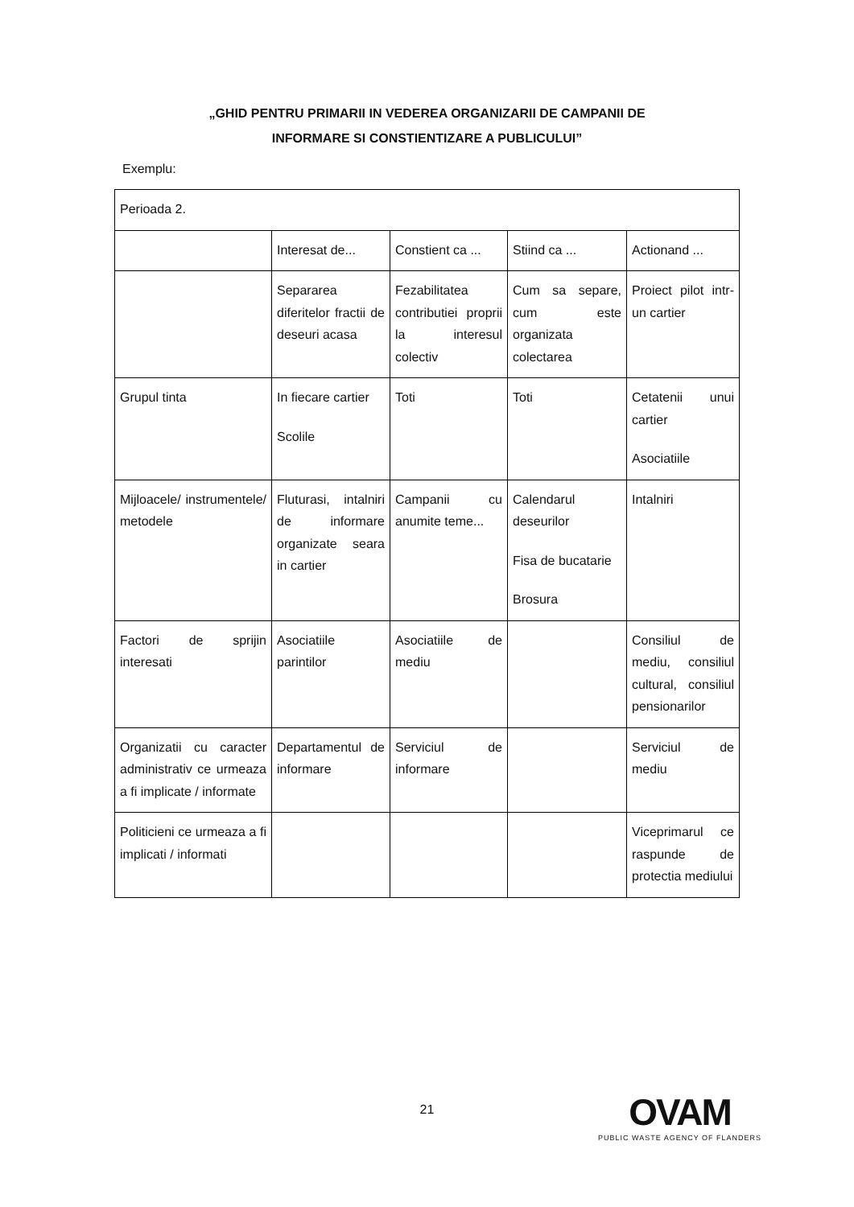„GHID PENTRU PRIMARII IN VEDEREA ORGANIZARII DE CAMPANII DE
INFORMARE SI CONSTIENTIZARE A PUBLICULUI”
Exemplu:
| Perioada 2. | | | | |
| | Interesat de... | Constient ca ... | Stiind ca ... | Actionand ... |
| | Separarea diferitelor fractii de deseuri acasa | Fezabilitatea contributiei proprii la interesul colectiv | Cum sa separe, cum este organizata colectarea | Proiect pilot intr-un cartier |
| Grupul tinta | In fiecare cartier Scolile | Toti | Toti | Cetatenii unui cartier Asociatiile |
| Mijloacele/ instrumentele/ metodele | Fluturasi, intalniri de informare organizate seara in cartier | Campanii cu anumite teme... | Calendarul deseurilor Fisa de bucatarie Brosura | Intalniri |
| Factori de sprijin interesati | Asociatiile parintilor | Asociatiile de mediu | | Consiliul de mediu, consiliul cultural, consiliul pensionarilor |
| Organizatii cu caracter administrativ ce urmeaza a fi implicate / informate | Departamentul de informare | Serviciul de informare | | Serviciul de mediu |
| Politicieni ce urmeaza a fi implicati / informati | | | | Viceprimarul ce raspunde de protectia mediului |
21
OVAM
PUBLIC WASTE AGENCY OF FLANDERS